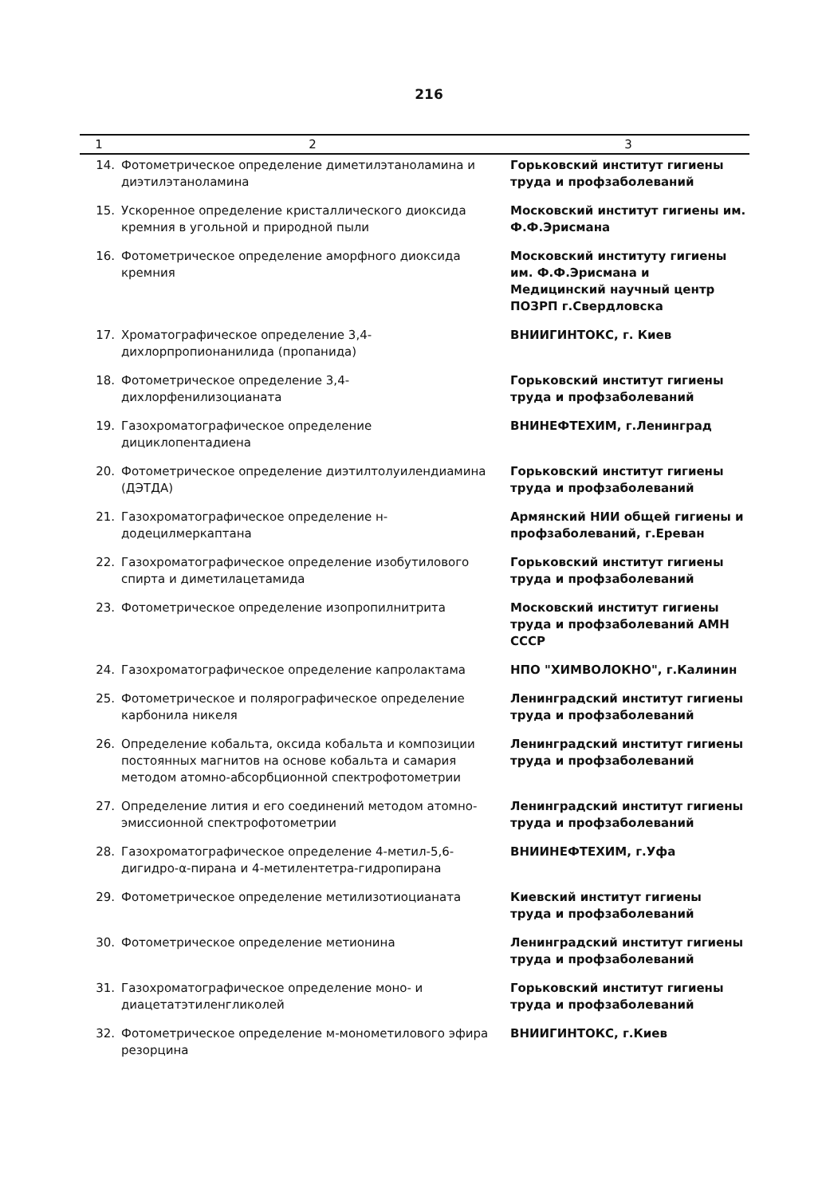216
| 1 | 2 | 3 |
| --- | --- | --- |
| 14. | Фотометрическое определение диметилэтаноламина и диэтилэтаноламина | Горьковский институт гигиены труда и профзаболеваний |
| 15. | Ускоренное определение кристаллического диоксида кремния в угольной и природной пыли | Московский институт гигиены им. Ф.Ф.Эрисмана |
| 16. | Фотометрическое определение аморфного диоксида кремния | Московский институту гигиены им. Ф.Ф.Эрисмана и Медицинский научный центр ПОЗРП г.Свердловска |
| 17. | Хроматографическое определение 3,4-дихлорпропионанилида (пропанида) | ВНИИГИНТОКС, г. Киев |
| 18. | Фотометрическое определение 3,4-дихлорфенилизоцианата | Горьковский институт гигиены труда и профзаболеваний |
| 19. | Газохроматографическое определение дициклопентадиена | ВНИНЕФТЕХИМ, г.Ленинград |
| 20. | Фотометрическое определение диэтилтолуилендиамина (ДЭТДА) | Горьковский институт гигиены труда и профзаболеваний |
| 21. | Газохроматографическое определение н-додецилмеркаптана | Армянский НИИ общей гигиены и профзаболеваний, г.Ереван |
| 22. | Газохроматографическое определение изобутилового спирта и диметилацетамида | Горьковский институт гигиены труда и профзаболеваний |
| 23. | Фотометрическое определение изопропилнитрита | Московский институт гигиены труда и профзаболеваний АМН СССР |
| 24. | Газохроматографическое определение капролактама | НПО "ХИМВОЛОКНО", г.Калинин |
| 25. | Фотометрическое и полярографическое определение карбонила никеля | Ленинградский институт гигиены труда и профзаболеваний |
| 26. | Определение кобальта, оксида кобальта и композиции постоянных магнитов на основе кобальта и самария методом атомно-абсорбционной спектрофотометрии | Ленинградский институт гигиены труда и профзаболеваний |
| 27. | Определение лития и его соединений методом атомно-эмиссионной спектрофотометрии | Ленинградский институт гигиены труда и профзаболеваний |
| 28. | Газохроматографическое определение 4-метил-5,6-дигидро-α-пирана и 4-метилентетра-гидропирана | ВНИИНЕФТЕХИМ, г.Уфа |
| 29. | Фотометрическое определение метилизотиоцианата | Киевский институт гигиены труда и профзаболеваний |
| 30. | Фотометрическое определение метионина | Ленинградский институт гигиены труда и профзаболеваний |
| 31. | Газохроматографическое определение моно- и диацетатэтиленгликолей | Горьковский институт гигиены труда и профзаболеваний |
| 32. | Фотометрическое определение м-монометилового эфира резорцина | ВНИИГИНТОКС, г.Киев |